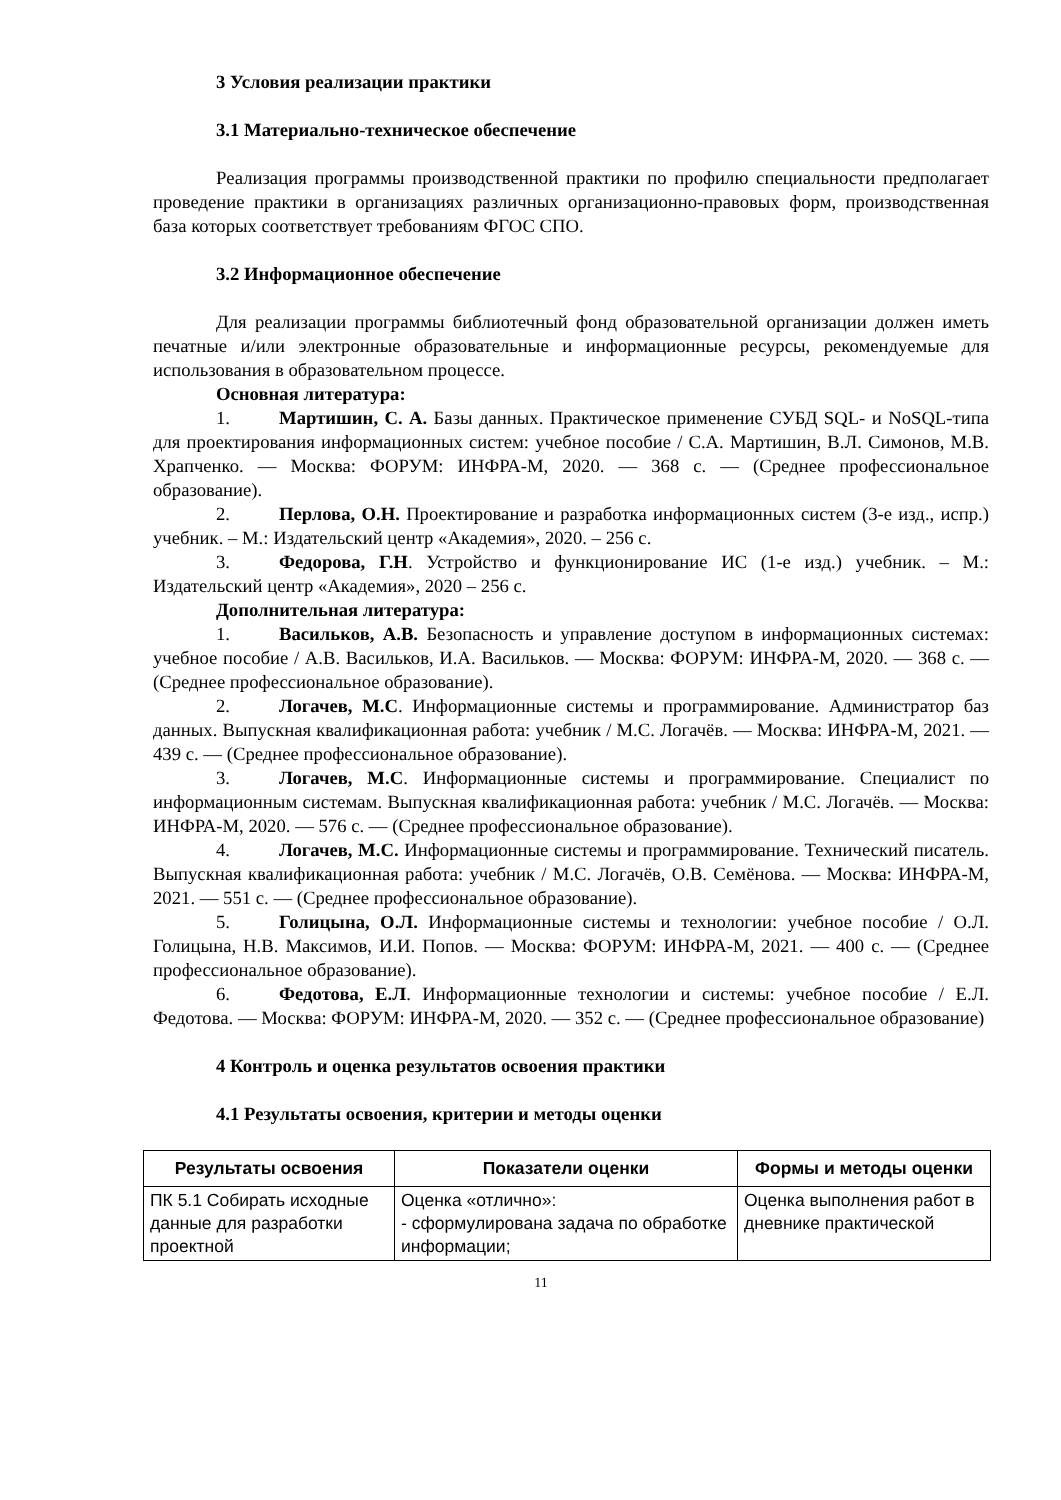3 Условия реализации практики
3.1 Материально-техническое обеспечение
Реализация программы производственной практики по профилю специальности предполагает проведение практики в организациях различных организационно-правовых форм, производственная база которых соответствует требованиям ФГОС СПО.
3.2 Информационное обеспечение
Для реализации программы библиотечный фонд образовательной организации должен иметь печатные и/или электронные образовательные и информационные ресурсы, рекомендуемые для использования в образовательном процессе.
Основная литература:
1. Мартишин, С. А. Базы данных. Практическое применение СУБД SQL- и NoSQL-типа для проектирования информационных систем: учебное пособие / С.А. Мартишин, В.Л. Симонов, М.В. Храпченко. — Москва: ФОРУМ: ИНФРА-М, 2020. — 368 с. — (Среднее профессиональное образование).
2. Перлова, О.Н. Проектирование и разработка информационных систем (3-е изд., испр.) учебник. – М.: Издательский центр «Академия», 2020. – 256 с.
3. Федорова, Г.Н. Устройство и функционирование ИС (1-е изд.) учебник. – М.: Издательский центр «Академия», 2020 – 256 с.
Дополнительная литература:
1. Васильков, А.В. Безопасность и управление доступом в информационных системах: учебное пособие / А.В. Васильков, И.А. Васильков. — Москва: ФОРУМ: ИНФРА-М, 2020. — 368 с. — (Среднее профессиональное образование).
2. Логачев, М.С. Информационные системы и программирование. Администратор баз данных. Выпускная квалификационная работа: учебник / М.С. Логачёв. — Москва: ИНФРА-М, 2021. — 439 с. — (Среднее профессиональное образование).
3. Логачев, М.С. Информационные системы и программирование. Специалист по информационным системам. Выпускная квалификационная работа: учебник / М.С. Логачёв. — Москва: ИНФРА-М, 2020. — 576 с. — (Среднее профессиональное образование).
4. Логачев, М.С. Информационные системы и программирование. Технический писатель. Выпускная квалификационная работа: учебник / М.С. Логачёв, О.В. Семёнова. — Москва: ИНФРА-М, 2021. — 551 с. — (Среднее профессиональное образование).
5. Голицына, О.Л. Информационные системы и технологии: учебное пособие / О.Л. Голицына, Н.В. Максимов, И.И. Попов. — Москва: ФОРУМ: ИНФРА-М, 2021. — 400 с. — (Среднее профессиональное образование).
6. Федотова, Е.Л. Информационные технологии и системы: учебное пособие / Е.Л. Федотова. — Москва: ФОРУМ: ИНФРА-М, 2020. — 352 с. — (Среднее профессиональное образование)
4 Контроль и оценка результатов освоения практики
4.1 Результаты освоения, критерии и методы оценки
| Результаты освоения | Показатели оценки | Формы и методы оценки |
| --- | --- | --- |
| ПК 5.1 Собирать исходные данные для разработки проектной | Оценка «отлично»: - сформулирована задача по обработке информации; | Оценка выполнения работ в дневнике практической |
11